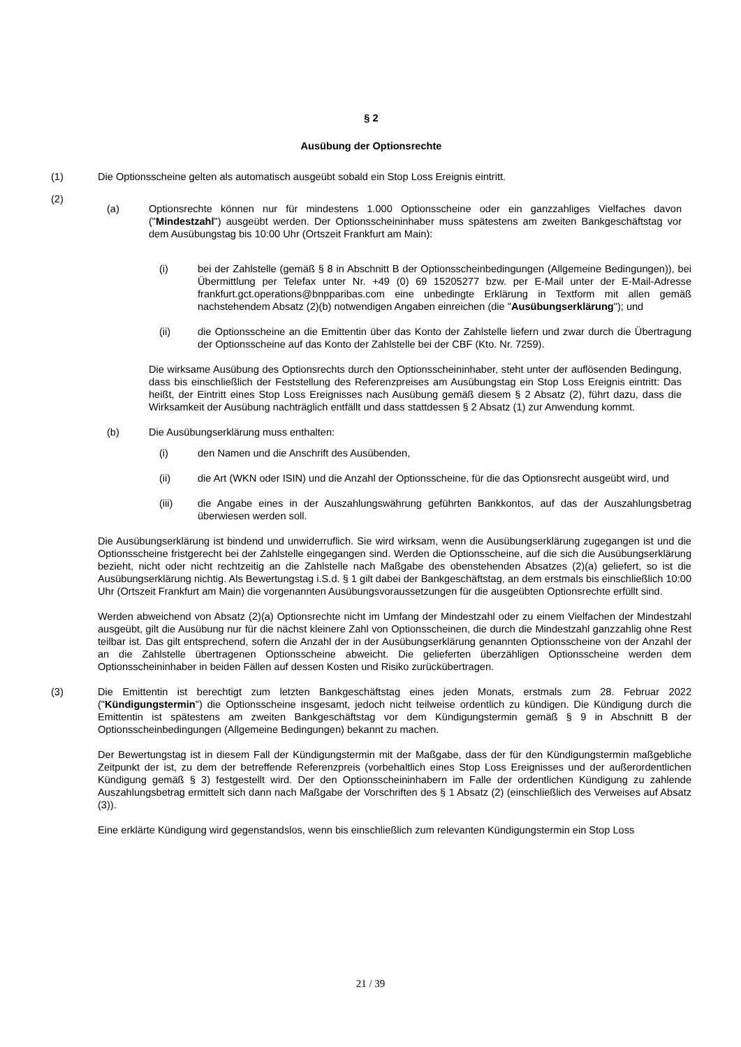§ 2
Ausübung der Optionsrechte
(1) Die Optionsscheine gelten als automatisch ausgeübt sobald ein Stop Loss Ereignis eintritt.
(2)
(a) Optionsrechte können nur für mindestens 1.000 Optionsscheine oder ein ganzzahliges Vielfaches davon ("Mindestzahl") ausgeübt werden. Der Optionsscheininhaber muss spätestens am zweiten Bankgeschäftstag vor dem Ausübungstag bis 10:00 Uhr (Ortszeit Frankfurt am Main):
(i) bei der Zahlstelle (gemäß § 8 in Abschnitt B der Optionsscheinbedingungen (Allgemeine Bedingungen)), bei Übermittlung per Telefax unter Nr. +49 (0) 69 15205277 bzw. per E-Mail unter der E-Mail-Adresse frankfurt.gct.operations@bnpparibas.com eine unbedingte Erklärung in Textform mit allen gemäß nachstehendem Absatz (2)(b) notwendigen Angaben einreichen (die "Ausübungserklärung"); und
(ii) die Optionsscheine an die Emittentin über das Konto der Zahlstelle liefern und zwar durch die Übertragung der Optionsscheine auf das Konto der Zahlstelle bei der CBF (Kto. Nr. 7259).
Die wirksame Ausübung des Optionsrechts durch den Optionsscheininhaber, steht unter der auflösenden Bedingung, dass bis einschließlich der Feststellung des Referenzpreises am Ausübungstag ein Stop Loss Ereignis eintritt: Das heißt, der Eintritt eines Stop Loss Ereignisses nach Ausübung gemäß diesem § 2 Absatz (2), führt dazu, dass die Wirksamkeit der Ausübung nachträglich entfällt und dass stattdessen § 2 Absatz (1) zur Anwendung kommt.
(b) Die Ausübungserklärung muss enthalten:
(i) den Namen und die Anschrift des Ausübenden,
(ii) die Art (WKN oder ISIN) und die Anzahl der Optionsscheine, für die das Optionsrecht ausgeübt wird, und
(iii) die Angabe eines in der Auszahlungswährung geführten Bankkontos, auf das der Auszahlungsbetrag überwiesen werden soll.
Die Ausübungserklärung ist bindend und unwiderruflich. Sie wird wirksam, wenn die Ausübungserklärung zugegangen ist und die Optionsscheine fristgerecht bei der Zahlstelle eingegangen sind. Werden die Optionsscheine, auf die sich die Ausübungserklärung bezieht, nicht oder nicht rechtzeitig an die Zahlstelle nach Maßgabe des obenstehenden Absatzes (2)(a) geliefert, so ist die Ausübungserklärung nichtig. Als Bewertungstag i.S.d. § 1 gilt dabei der Bankgeschäftstag, an dem erstmals bis einschließlich 10:00 Uhr (Ortszeit Frankfurt am Main) die vorgenannten Ausübungsvoraussetzungen für die ausgeübten Optionsrechte erfüllt sind.
Werden abweichend von Absatz (2)(a) Optionsrechte nicht im Umfang der Mindestzahl oder zu einem Vielfachen der Mindestzahl ausgeübt, gilt die Ausübung nur für die nächst kleinere Zahl von Optionsscheinen, die durch die Mindestzahl ganzzahlig ohne Rest teilbar ist. Das gilt entsprechend, sofern die Anzahl der in der Ausübungserklärung genannten Optionsscheine von der Anzahl der an die Zahlstelle übertragenen Optionsscheine abweicht. Die gelieferten überzähligen Optionsscheine werden dem Optionsscheininhaber in beiden Fällen auf dessen Kosten und Risiko zurückübertragen.
(3) Die Emittentin ist berechtigt zum letzten Bankgeschäftstag eines jeden Monats, erstmals zum 28. Februar 2022 ("Kündigungstermin") die Optionsscheine insgesamt, jedoch nicht teilweise ordentlich zu kündigen. Die Kündigung durch die Emittentin ist spätestens am zweiten Bankgeschäftstag vor dem Kündigungstermin gemäß § 9 in Abschnitt B der Optionsscheinbedingungen (Allgemeine Bedingungen) bekannt zu machen.
Der Bewertungstag ist in diesem Fall der Kündigungstermin mit der Maßgabe, dass der für den Kündigungstermin maßgebliche Zeitpunkt der ist, zu dem der betreffende Referenzpreis (vorbehaltlich eines Stop Loss Ereignisses und der außerordentlichen Kündigung gemäß § 3) festgestellt wird. Der den Optionsscheininhabern im Falle der ordentlichen Kündigung zu zahlende Auszahlungsbetrag ermittelt sich dann nach Maßgabe der Vorschriften des § 1 Absatz (2) (einschließlich des Verweises auf Absatz (3)).
Eine erklärte Kündigung wird gegenstandslos, wenn bis einschließlich zum relevanten Kündigungstermin ein Stop Loss
21 / 39